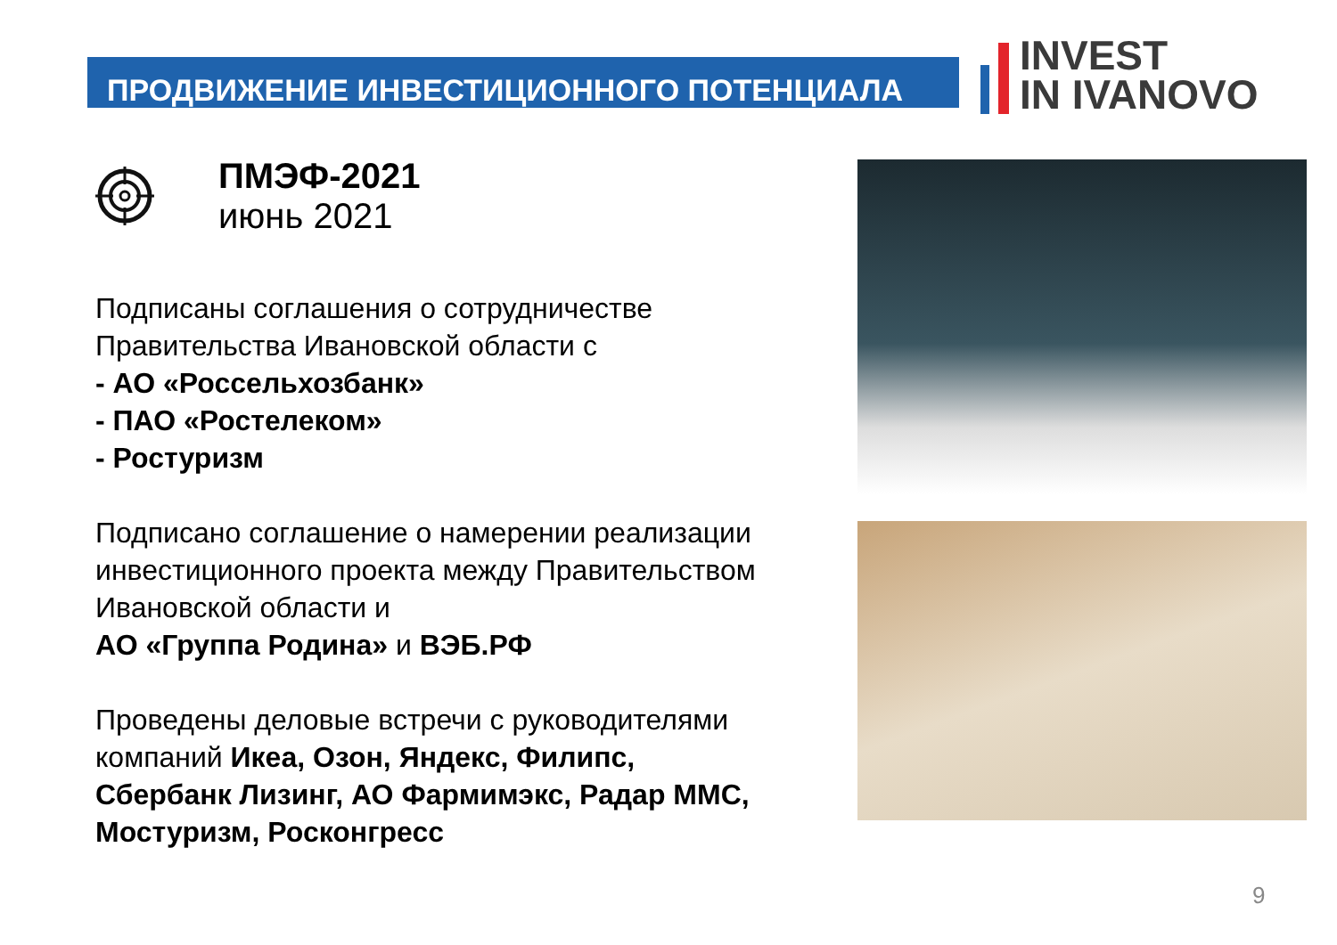ПРОДВИЖЕНИЕ ИНВЕСТИЦИОННОГО ПОТЕНЦИАЛА
INVEST
IN IVANOVO
ПМЭФ-2021
июнь 2021
Подписаны соглашения о сотрудничестве Правительства Ивановской области с
- АО «Россельхозбанк»
- ПАО «Ростелеком»
- Ростуризм
Подписано соглашение о намерении реализации инвестиционного проекта между Правительством Ивановской области и
АО «Группа Родина» и ВЭБ.РФ
Проведены деловые встречи с руководителями компаний Икеа, Озон, Яндекс, Филипс, Сбербанк Лизинг, АО Фармимэкс, Радар ММС, Мостуризм, Росконгресс
9